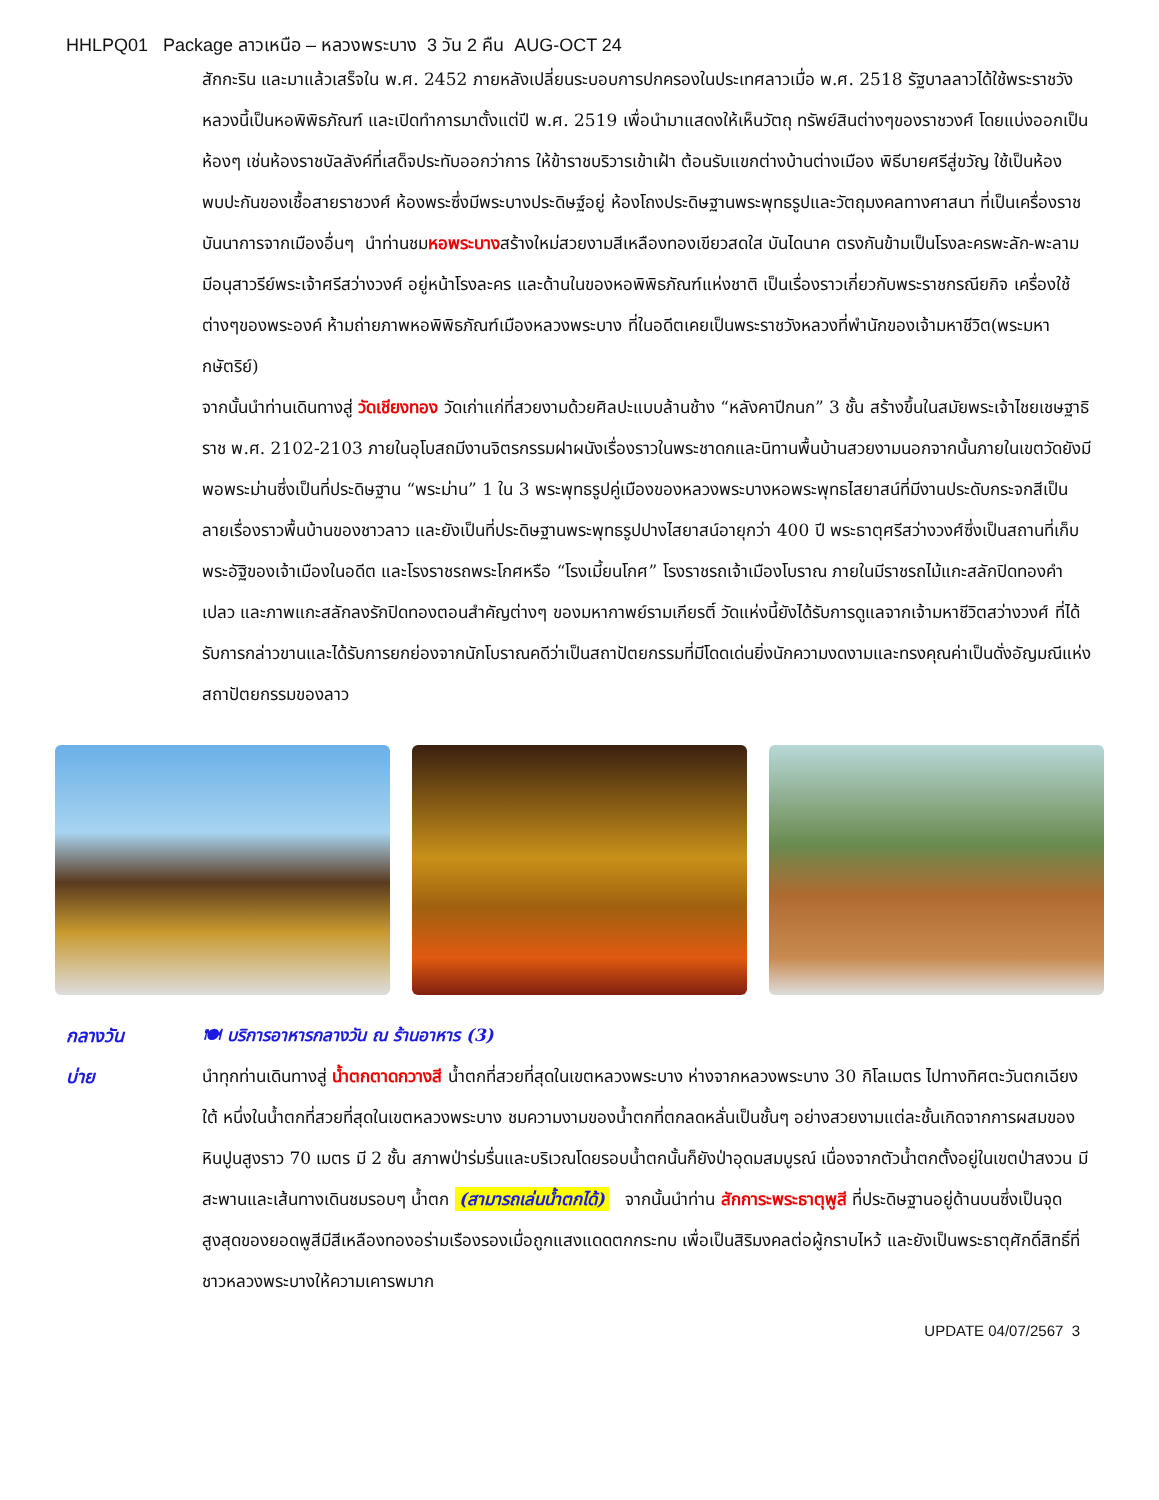HHLPQ01 Package ลาวเหนือ – หลวงพระบาง 3 วัน 2 คืน AUG-OCT 24
สักกะริน และมาแล้วเสร็จใน พ.ศ. 2452 ภายหลังเปลี่ยนระบอบการปกครองในประเทศลาวเมื่อ พ.ศ. 2518 รัฐบาลลาวได้ใช้พระราชวังหลวงนี้เป็นหอพิพิธภัณฑ์ และเปิดทำการมาตั้งแต่ปี พ.ศ. 2519 เพื่อนำมาแสดงให้เห็นวัตถุ ทรัพย์สินต่างๆของราชวงศ์ โดยแบ่งออกเป็นห้องๆ เช่นห้องราชบัลลังค์ที่เสด็จประทับออกว่าการ ให้ข้าราชบริวารเข้าเฝ้า ต้อนรับแขกต่างบ้านต่างเมือง พิธีบายศรีสู่ขวัญ ใช้เป็นห้องพบปะกันของเชื้อสายราชวงศ์ ห้องพระซึ่งมีพระบางประดิษฐ์อยู่ ห้องโถงประดิษฐานพระพุทธรูปและวัตถุมงคลทางศาสนา ที่เป็นเครื่องราชบันนาการจากเมืองอื่นๆ นำท่านชมหอพระบางสร้างใหม่สวยงามสีเหลืองทองเขียวสดใส บันไดนาค ตรงกันข้ามเป็นโรงละครพะลัก-พะลาม มีอนุสาวรีย์พระเจ้าศรีสว่างวงศ์ อยู่หน้าโรงละคร และด้านในของหอพิพิธภัณฑ์แห่งชาติ เป็นเรื่องราวเกี่ยวกับพระราชกรณียกิจ เครื่องใช้ ต่างๆของพระองค์ ห้ามถ่ายภาพหอพิพิธภัณฑ์เมืองหลวงพระบาง ที่ในอดีตเคยเป็นพระราชวังหลวงที่พำนักของเจ้ามหาชีวิต(พระมหากษัตริย์)
จากนั้นนำท่านเดินทางสู่ วัดเชียงทอง วัดเก่าแก่ที่สวยงามด้วยศิลปะแบบล้านช้าง “หลังคาปีกนก” 3 ชั้น สร้างขึ้นในสมัยพระเจ้าไชยเชษฐาธิราช พ.ศ. 2102-2103 ภายในอุโบสถมีงานจิตรกรรมฝาผนังเรื่องราวในพระชาดกและนิทานพื้นบ้านสวยงามนอกจากนั้นภายในเขตวัดยังมีพอพระม่านซึ่งเป็นที่ประดิษฐาน “พระม่าน” 1 ใน 3 พระพุทธรูปคู่เมืองของหลวงพระบางหอพระพุทธไสยาสน์ที่มีงานประดับกระจกสีเป็นลายเรื่องราวพื้นบ้านของชาวลาว และยังเป็นที่ประดิษฐานพระพุทธรูปปางไสยาสน์อายุกว่า 400 ปี พระธาตุศรีสว่างวงศ์ซึ่งเป็นสถานที่เก็บพระอัฐิของเจ้าเมืองในอดีต และโรงราชรถพระโกศหรือ “โรงเมี้ยนโกศ” โรงราชรถเจ้าเมืองโบราณ ภายในมีราชรถไม้แกะสลักปิดทองคำเปลว และภาพแกะสลักลงรักปิดทองตอนสำคัญต่างๆ ของมหากาพย์รามเกียรติ์ วัดแห่งนี้ยังได้รับการดูแลจากเจ้ามหาชีวิตสว่างวงศ์ ที่ได้รับการกล่าวขานและได้รับการยกย่องจากนักโบราณคดีว่าเป็นสถาปัตยกรรมที่มีโดดเด่นยิ่งนักความงดงามและทรงคุณค่าเป็นดั่งอัญมณีแห่งสถาปัตยกรรมของลาว
กลางวัน 🍽 บริการอาหารกลางวัน ณ ร้านอาหาร (3)
บ่าย นำทุกท่านเดินทางสู่ น้ำตกตาดกวางสี น้ำตกที่สวยที่สุดในเขตหลวงพระบาง ห่างจากหลวงพระบาง 30 กิโลเมตร ไปทางทิศตะวันตกเฉียงใต้ หนึ่งในน้ำตกที่สวยที่สุดในเขตหลวงพระบาง ชมความงามของน้ำตกที่ตกลดหลั่นเป็นชั้นๆ อย่างสวยงามแต่ละชั้นเกิดจากการผสมของหินปูนสูงราว 70 เมตร มี 2 ชั้น สภาพป่าร่มรื่นและบริเวณโดยรอบน้ำตกนั้นก็ยังป่าอุดมสมบูรณ์ เนื่องจากตัวน้ำตกตั้งอยู่ในเขตป่าสงวน มีสะพานและเส้นทางเดินชมรอบๆ น้ำตก (สามารถเล่นน้ำตกได้) จากนั้นนำท่าน สักการะพระธาตุพูสี ที่ประดิษฐานอยู่ด้านบนซึ่งเป็นจุดสูงสุดของยอดพูสีมีสีเหลืองทองอร่ามเรืองรองเมื่อถูกแสงแดดตกกระทบ เพื่อเป็นสิริมงคลต่อผู้กราบไหว้ และยังเป็นพระธาตุศักดิ์สิทธิ์ที่ชาวหลวงพระบางให้ความเคารพมาก
UPDATE 04/07/2567 3